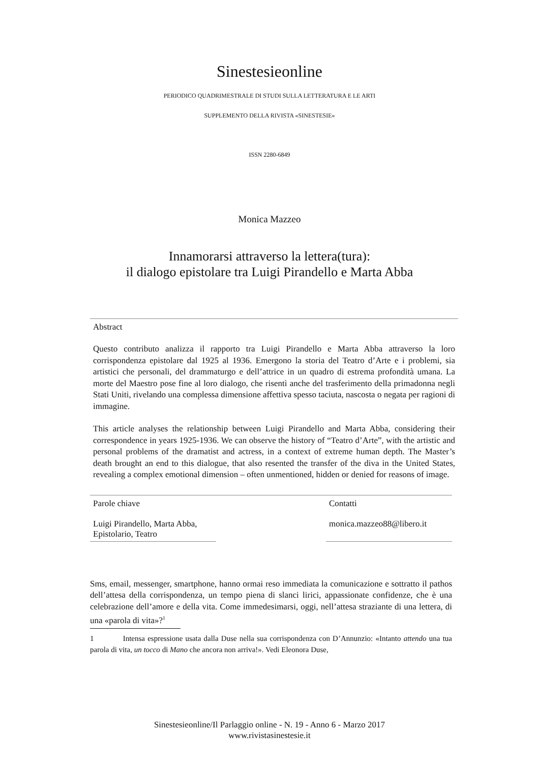Sinestesieonline
PERIODICO QUADRIMESTRALE DI STUDI SULLA LETTERATURA E LE ARTI
SUPPLEMENTO DELLA RIVISTA «SINESTESIE»
ISSN 2280-6849
Monica Mazzeo
Innamorarsi attraverso la lettera(tura):
il dialogo epistolare tra Luigi Pirandello e Marta Abba
Abstract
Questo contributo analizza il rapporto tra Luigi Pirandello e Marta Abba attraverso la loro corrispondenza epistolare dal 1925 al 1936. Emergono la storia del Teatro d’Arte e i problemi, sia artistici che personali, del drammaturgo e dell’attrice in un quadro di estrema profondità umana. La morte del Maestro pose fine al loro dialogo, che risentì anche del trasferimento della primadonna negli Stati Uniti, rivelando una complessa dimensione affettiva spesso taciuta, nascosta o negata per ragioni di immagine.
This article analyses the relationship between Luigi Pirandello and Marta Abba, considering their correspondence in years 1925-1936. We can observe the history of “Teatro d’Arte”, with the artistic and personal problems of the dramatist and actress, in a context of extreme human depth. The Master’s death brought an end to this dialogue, that also resented the transfer of the diva in the United States, revealing a complex emotional dimension – often unmentioned, hidden or denied for reasons of image.
Parole chiave
Luigi Pirandello, Marta Abba, Epistolario, Teatro
Contatti
monica.mazzeo88@libero.it
Sms, email, messenger, smartphone, hanno ormai reso immediata la comunicazione e sottratto il pathos dell’attesa della corrispondenza, un tempo piena di slanci lirici, appassionate confidenze, che è una celebrazione dell’amore e della vita. Come immedesimarsi, oggi, nell’attesa straziante di una lettera, di una «parola di vita»?<sup>1</sup>
1 Intensa espressione usata dalla Duse nella sua corrispondenza con D’Annunzio: «Intanto attendo una tua parola di vita, un tocco di Mano che ancora non arriva!». Vedi Eleonora Duse,
Sinestesieonline/Il Parlaggio online - N. 19 - Anno 6 - Marzo 2017
www.rivistasinestesie.it